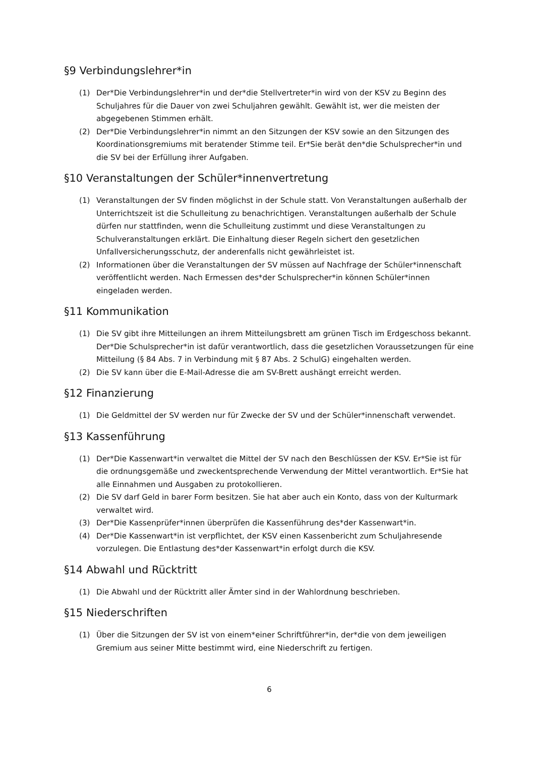§9 Verbindungslehrer*in
(1) Der*Die Verbindungslehrer*in und der*die Stellvertreter*in wird von der KSV zu Beginn des Schuljahres für die Dauer von zwei Schuljahren gewählt. Gewählt ist, wer die meisten der abgegebenen Stimmen erhält.
(2) Der*Die Verbindungslehrer*in nimmt an den Sitzungen der KSV sowie an den Sitzungen des Koordinationsgremiums mit beratender Stimme teil. Er*Sie berät den*die Schulsprecher*in und die SV bei der Erfüllung ihrer Aufgaben.
§10 Veranstaltungen der Schüler*innenvertretung
(1) Veranstaltungen der SV finden möglichst in der Schule statt. Von Veranstaltungen außerhalb der Unterrichtszeit ist die Schulleitung zu benachrichtigen. Veranstaltungen außerhalb der Schule dürfen nur stattfinden, wenn die Schulleitung zustimmt und diese Veranstaltungen zu Schulveranstaltungen erklärt. Die Einhaltung dieser Regeln sichert den gesetzlichen Unfallversicherungsschutz, der anderenfalls nicht gewährleistet ist.
(2) Informationen über die Veranstaltungen der SV müssen auf Nachfrage der Schüler*innenschaft veröffentlicht werden. Nach Ermessen des*der Schulsprecher*in können Schüler*innen eingeladen werden.
§11 Kommunikation
(1) Die SV gibt ihre Mitteilungen an ihrem Mitteilungsbrett am grünen Tisch im Erdgeschoss bekannt. Der*Die Schulsprecher*in ist dafür verantwortlich, dass die gesetzlichen Voraussetzungen für eine Mitteilung (§ 84 Abs. 7 in Verbindung mit § 87 Abs. 2 SchulG) eingehalten werden.
(2) Die SV kann über die E-Mail-Adresse die am SV-Brett aushängt erreicht werden.
§12 Finanzierung
(1) Die Geldmittel der SV werden nur für Zwecke der SV und der Schüler*innenschaft verwendet.
§13 Kassenführung
(1) Der*Die Kassenwart*in verwaltet die Mittel der SV nach den Beschlüssen der KSV. Er*Sie ist für die ordnungsgemäße und zweckentsprechende Verwendung der Mittel verantwortlich. Er*Sie hat alle Einnahmen und Ausgaben zu protokollieren.
(2) Die SV darf Geld in barer Form besitzen. Sie hat aber auch ein Konto, dass von der Kulturmark verwaltet wird.
(3) Der*Die Kassenprüfer*innen überprüfen die Kassenführung des*der Kassenwart*in.
(4) Der*Die Kassenwart*in ist verpflichtet, der KSV einen Kassenbericht zum Schuljahresende vorzulegen. Die Entlastung des*der Kassenwart*in erfolgt durch die KSV.
§14 Abwahl und Rücktritt
(1) Die Abwahl und der Rücktritt aller Ämter sind in der Wahlordnung beschrieben.
§15 Niederschriften
(1) Über die Sitzungen der SV ist von einem*einer Schriftführer*in, der*die von dem jeweiligen Gremium aus seiner Mitte bestimmt wird, eine Niederschrift zu fertigen.
6